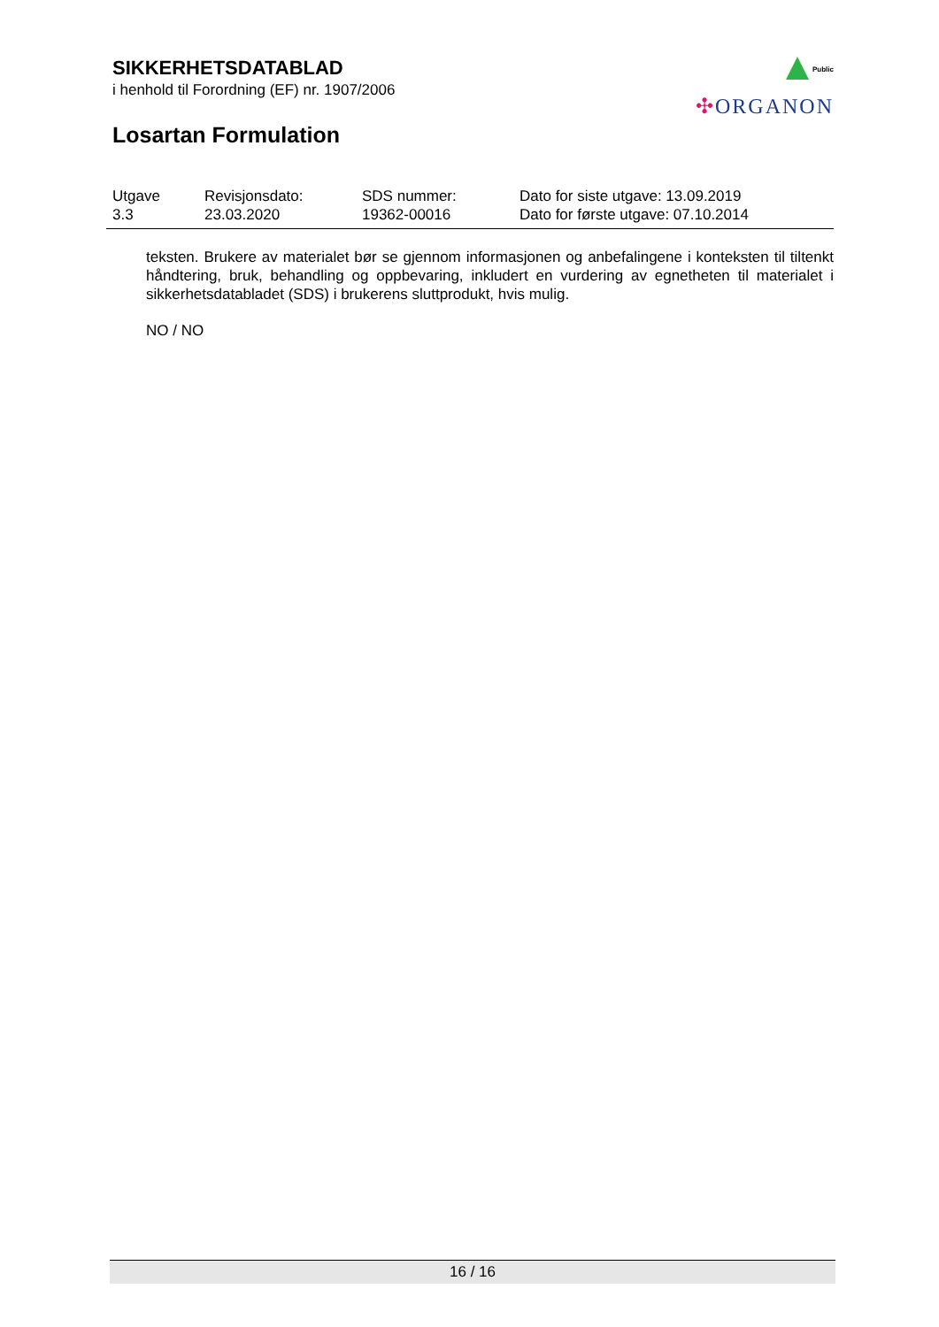SIKKERHETSDATABLAD
i henhold til Forordning (EF) nr. 1907/2006
Losartan Formulation
Public
✣ORGANON
| Utgave 3.3 | Revisjonsdato: 23.03.2020 | SDS nummer: 19362-00016 | Dato for siste utgave: 13.09.2019 Dato for første utgave: 07.10.2014 |
teksten. Brukere av materialet bør se gjennom informasjonen og anbefalingene i konteksten til tiltenkt håndtering, bruk, behandling og oppbevaring, inkludert en vurdering av egnetheten til materialet i sikkerhetsdatabladet (SDS) i brukerens sluttprodukt, hvis mulig.
NO / NO
16 / 16